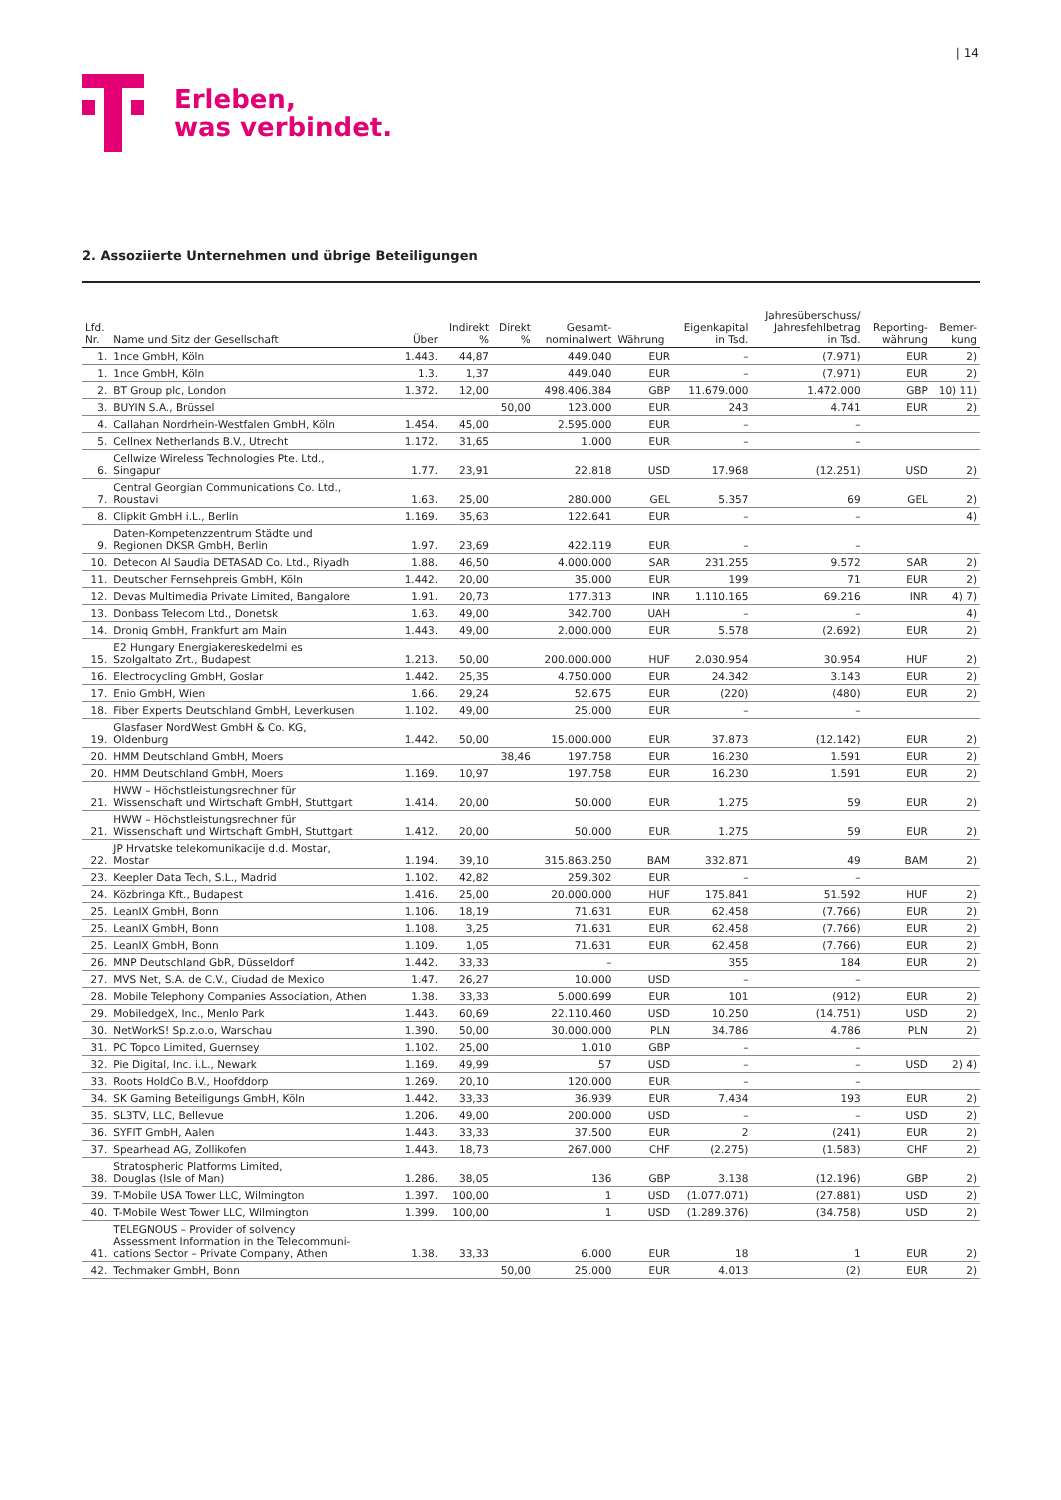| 14
Erleben,
was verbindet.
2. Assoziierte Unternehmen und übrige Beteiligungen
| Lfd. Nr. | Name und Sitz der Gesellschaft | Über | Indirekt % | Direkt % | Gesamt- nominalwert | Währung | Eigenkapital in Tsd. | Jahresüberschuss/ Jahresfehlbetrag in Tsd. | Reporting- währung | Bemer- kung |
| --- | --- | --- | --- | --- | --- | --- | --- | --- | --- | --- |
| 1. | 1nce GmbH, Köln | 1.443. | 44,87 | | 449.040 | EUR | – | (7.971) | EUR | 2) |
| 1. | 1nce GmbH, Köln | 1.3. | 1,37 | | 449.040 | EUR | – | (7.971) | EUR | 2) |
| 2. | BT Group plc, London | 1.372. | 12,00 | | 498.406.384 | GBP | 11.679.000 | 1.472.000 | GBP | 10) 11) |
| 3. | BUYIN S.A., Brüssel | | | 50,00 | 123.000 | EUR | 243 | 4.741 | EUR | 2) |
| 4. | Callahan Nordrhein-Westfalen GmbH, Köln | 1.454. | 45,00 | | 2.595.000 | EUR | – | – | | |
| 5. | Cellnex Netherlands B.V., Utrecht | 1.172. | 31,65 | | 1.000 | EUR | – | – | | |
| 6. | Cellwize Wireless Technologies Pte. Ltd., Singapur | 1.77. | 23,91 | | 22.818 | USD | 17.968 | (12.251) | USD | 2) |
| 7. | Central Georgian Communications Co. Ltd., Roustavi | 1.63. | 25,00 | | 280.000 | GEL | 5.357 | 69 | GEL | 2) |
| 8. | Clipkit GmbH i.L., Berlin | 1.169. | 35,63 | | 122.641 | EUR | – | – | | 4) |
| 9. | Daten-Kompetenzzentrum Städte und Regionen DKSR GmbH, Berlin | 1.97. | 23,69 | | 422.119 | EUR | – | – | | |
| 10. | Detecon Al Saudia DETASAD Co. Ltd., Riyadh | 1.88. | 46,50 | | 4.000.000 | SAR | 231.255 | 9.572 | SAR | 2) |
| 11. | Deutscher Fernsehpreis GmbH, Köln | 1.442. | 20,00 | | 35.000 | EUR | 199 | 71 | EUR | 2) |
| 12. | Devas Multimedia Private Limited, Bangalore | 1.91. | 20,73 | | 177.313 | INR | 1.110.165 | 69.216 | INR | 4) 7) |
| 13. | Donbass Telecom Ltd., Donetsk | 1.63. | 49,00 | | 342.700 | UAH | – | – | | 4) |
| 14. | Droniq GmbH, Frankfurt am Main | 1.443. | 49,00 | | 2.000.000 | EUR | 5.578 | (2.692) | EUR | 2) |
| 15. | E2 Hungary Energiakereskedelmi es Szolgaltato Zrt., Budapest | 1.213. | 50,00 | | 200.000.000 | HUF | 2.030.954 | 30.954 | HUF | 2) |
| 16. | Electrocycling GmbH, Goslar | 1.442. | 25,35 | | 4.750.000 | EUR | 24.342 | 3.143 | EUR | 2) |
| 17. | Enio GmbH, Wien | 1.66. | 29,24 | | 52.675 | EUR | (220) | (480) | EUR | 2) |
| 18. | Fiber Experts Deutschland GmbH, Leverkusen | 1.102. | 49,00 | | 25.000 | EUR | – | – | | |
| 19. | Glasfaser NordWest GmbH & Co. KG, Oldenburg | 1.442. | 50,00 | | 15.000.000 | EUR | 37.873 | (12.142) | EUR | 2) |
| 20. | HMM Deutschland GmbH, Moers | | | 38,46 | 197.758 | EUR | 16.230 | 1.591 | EUR | 2) |
| 20. | HMM Deutschland GmbH, Moers | 1.169. | 10,97 | | 197.758 | EUR | 16.230 | 1.591 | EUR | 2) |
| 21. | HWW – Höchstleistungsrechner für Wissenschaft und Wirtschaft GmbH, Stuttgart | 1.414. | 20,00 | | 50.000 | EUR | 1.275 | 59 | EUR | 2) |
| 21. | HWW – Höchstleistungsrechner für Wissenschaft und Wirtschaft GmbH, Stuttgart | 1.412. | 20,00 | | 50.000 | EUR | 1.275 | 59 | EUR | 2) |
| 22. | JP Hrvatske telekomunikacije d.d. Mostar, Mostar | 1.194. | 39,10 | | 315.863.250 | BAM | 332.871 | 49 | BAM | 2) |
| 23. | Keepler Data Tech, S.L., Madrid | 1.102. | 42,82 | | 259.302 | EUR | – | – | | |
| 24. | Közbringa Kft., Budapest | 1.416. | 25,00 | | 20.000.000 | HUF | 175.841 | 51.592 | HUF | 2) |
| 25. | LeanIX GmbH, Bonn | 1.106. | 18,19 | | 71.631 | EUR | 62.458 | (7.766) | EUR | 2) |
| 25. | LeanIX GmbH, Bonn | 1.108. | 3,25 | | 71.631 | EUR | 62.458 | (7.766) | EUR | 2) |
| 25. | LeanIX GmbH, Bonn | 1.109. | 1,05 | | 71.631 | EUR | 62.458 | (7.766) | EUR | 2) |
| 26. | MNP Deutschland GbR, Düsseldorf | 1.442. | 33,33 | | – | | 355 | 184 | EUR | 2) |
| 27. | MVS Net, S.A. de C.V., Ciudad de Mexico | 1.47. | 26,27 | | 10.000 | USD | – | – | | |
| 28. | Mobile Telephony Companies Association, Athen | 1.38. | 33,33 | | 5.000.699 | EUR | 101 | (912) | EUR | 2) |
| 29. | MobiledgeX, Inc., Menlo Park | 1.443. | 60,69 | | 22.110.460 | USD | 10.250 | (14.751) | USD | 2) |
| 30. | NetWorkS! Sp.z.o.o, Warschau | 1.390. | 50,00 | | 30.000.000 | PLN | 34.786 | 4.786 | PLN | 2) |
| 31. | PC Topco Limited, Guernsey | 1.102. | 25,00 | | 1.010 | GBP | – | – | | |
| 32. | Pie Digital, Inc. i.L., Newark | 1.169. | 49,99 | | 57 | USD | – | – | USD | 2) 4) |
| 33. | Roots HoldCo B.V., Hoofddorp | 1.269. | 20,10 | | 120.000 | EUR | – | – | | |
| 34. | SK Gaming Beteiligungs GmbH, Köln | 1.442. | 33,33 | | 36.939 | EUR | 7.434 | 193 | EUR | 2) |
| 35. | SL3TV, LLC, Bellevue | 1.206. | 49,00 | | 200.000 | USD | – | – | USD | 2) |
| 36. | SYFIT GmbH, Aalen | 1.443. | 33,33 | | 37.500 | EUR | 2 | (241) | EUR | 2) |
| 37. | Spearhead AG, Zollikofen | 1.443. | 18,73 | | 267.000 | CHF | (2.275) | (1.583) | CHF | 2) |
| 38. | Stratospheric Platforms Limited, Douglas (Isle of Man) | 1.286. | 38,05 | | 136 | GBP | 3.138 | (12.196) | GBP | 2) |
| 39. | T-Mobile USA Tower LLC, Wilmington | 1.397. | 100,00 | | 1 | USD | (1.077.071) | (27.881) | USD | 2) |
| 40. | T-Mobile West Tower LLC, Wilmington | 1.399. | 100,00 | | 1 | USD | (1.289.376) | (34.758) | USD | 2) |
| 41. | TELEGNOUS – Provider of solvency Assessment Information in the Telecommuni- cations Sector – Private Company, Athen | 1.38. | 33,33 | | 6.000 | EUR | 18 | 1 | EUR | 2) |
| 42. | Techmaker GmbH, Bonn | | | 50,00 | 25.000 | EUR | 4.013 | (2) | EUR | 2) |